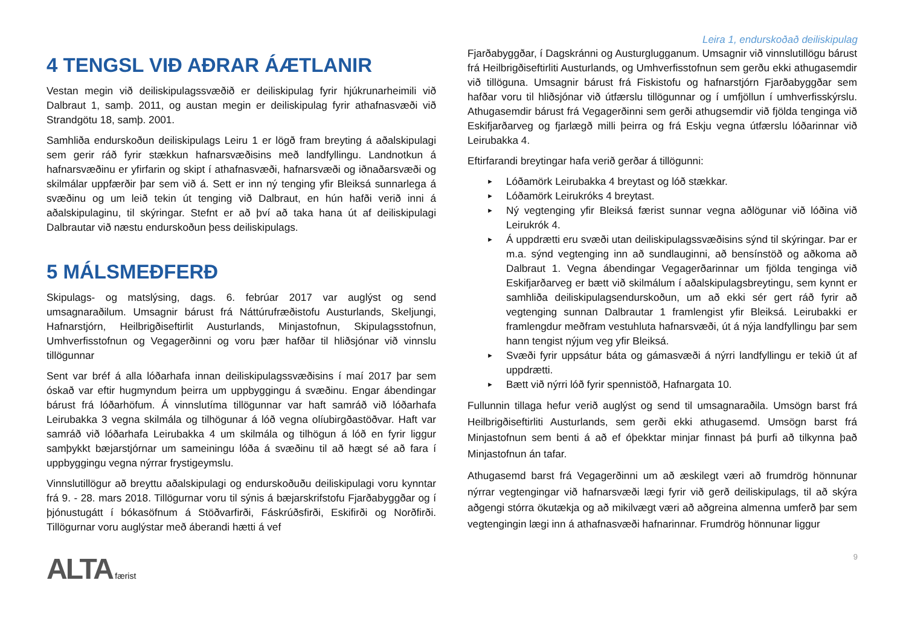Leira 1, endurskoðað deiliskipulag
4 TENGSL VIÐ AÐRAR ÁÆTLANIR
Vestan megin við deiliskipulagssvæðið er deiliskipulag fyrir hjúkrunarheimili við Dalbraut 1, samþ. 2011, og austan megin er deiliskipulag fyrir athafnasvæði við Strandgötu 18, samþ. 2001.
Samhliða endurskoðun deiliskipulags Leiru 1 er lögð fram breyting á aðalskipulagi sem gerir ráð fyrir stækkun hafnarsvæðisins með landfyllingu. Landnotkun á hafnarsvæðinu er yfirfarin og skipt í athafnasvæði, hafnarsvæði og iðnaðarsvæði og skilmálar uppfærðir þar sem við á. Sett er inn ný tenging yfir Bleiksá sunnarlega á svæðinu og um leið tekin út tenging við Dalbraut, en hún hafði verið inni á aðalskipulaginu, til skýringar. Stefnt er að því að taka hana út af deiliskipulagi Dalbrautar við næstu endurskoðun þess deiliskipulags.
5 MÁLSMEÐFERÐ
Skipulags- og matslýsing, dags. 6. febrúar 2017 var auglýst og send umsagnaraðilum. Umsagnir bárust frá Náttúrufræðistofu Austurlands, Skeljungi, Hafnarstjórn, Heilbrigðiseftirlit Austurlands, Minjastofnun, Skipulagsstofnun, Umhverfisstofnun og Vegagerðinni og voru þær hafðar til hliðsjónar við vinnslu tillögunnar
Sent var bréf á alla lóðarhafa innan deiliskipulagssvæðisins í maí 2017 þar sem óskað var eftir hugmyndum þeirra um uppbyggingu á svæðinu. Engar ábendingar bárust frá lóðarhöfum. Á vinnslutíma tillögunnar var haft samráð við lóðarhafa Leirubakka 3 vegna skilmála og tilhögunar á lóð vegna olíubirgðastöðvar. Haft var samráð við lóðarhafa Leirubakka 4 um skilmála og tilhögun á lóð en fyrir liggur samþykkt bæjarstjórnar um sameiningu lóða á svæðinu til að hægt sé að fara í uppbyggingu vegna nýrrar frystigeymslu.
Vinnslutillögur að breyttu aðalskipulagi og endurskoðuðu deiliskipulagi voru kynntar frá 9. - 28. mars 2018. Tillögurnar voru til sýnis á bæjarskrifstofu Fjarðabyggðar og í þjónustugátt í bókasöfnum á Stöðvarfirði, Fáskrúðsfirði, Eskifirði og Norðfirði. Tillögurnar voru auglýstar með áberandi hætti á vef
Fjarðabyggðar, í Dagskránni og Austurglugganum. Umsagnir við vinnslutillögu bárust frá Heilbrigðiseftirliti Austurlands, og Umhverfisstofnun sem gerðu ekki athugasemdir við tillöguna. Umsagnir bárust frá Fiskistofu og hafnarstjórn Fjarðabyggðar sem hafðar voru til hliðsjónar við útfærslu tillögunnar og í umfjöllun í umhverfisskýrslu. Athugasemdir bárust frá Vegagerðinni sem gerði athugsemdir við fjölda tenginga við Eskifjarðarveg og fjarlægð milli þeirra og frá Eskju vegna útfærslu lóðarinnar við Leirubakka 4.
Eftirfarandi breytingar hafa verið gerðar á tillögunni:
► Lóðamörk Leirubakka 4 breytast og lóð stækkar.
► Lóðamörk Leirukróks 4 breytast.
► Ný vegtenging yfir Bleiksá færist sunnar vegna aðlögunar við lóðina við Leirukrók 4.
► Á uppdrætti eru svæði utan deiliskipulagssvæðisins sýnd til skýringar. Þar er m.a. sýnd vegtenging inn að sundlauginni, að bensínstöð og aðkoma að Dalbraut 1. Vegna ábendingar Vegagerðarinnar um fjölda tenginga við Eskifjarðarveg er bætt við skilmálum í aðalskipulagsbreytingu, sem kynnt er samhliða deiliskipulagsendurskoðun, um að ekki sér gert ráð fyrir að vegtenging sunnan Dalbrautar 1 framlengist yfir Bleiksá. Leirubakki er framlengdur meðfram vestuhluta hafnarsvæði, út á nýja landfyllingu þar sem hann tengist nýjum veg yfir Bleiksá.
► Svæði fyrir uppsátur báta og gámasvæði á nýrri landfyllingu er tekið út af uppdrætti.
► Bætt við nýrri lóð fyrir spennistöð, Hafnargata 10.
Fullunnin tillaga hefur verið auglýst og send til umsagnaraðila. Umsögn barst frá Heilbrigðiseftirliti Austurlands, sem gerði ekki athugasemd. Umsögn barst frá Minjastofnun sem benti á að ef óþekktar minjar finnast þá þurfi að tilkynna það Minjastofnun án tafar.
Athugasemd barst frá Vegagerðinni um að æskilegt væri að frumdrög hönnunar nýrrar vegtengingar við hafnarsvæði lægi fyrir við gerð deiliskipulags, til að skýra aðgengi stórra ökutækja og að mikilvægt væri að aðgreina almenna umferð þar sem vegtengingin lægi inn á athafnasvæði hafnarinnar. Frumdrög hönnunar liggur
ALTA færist 9